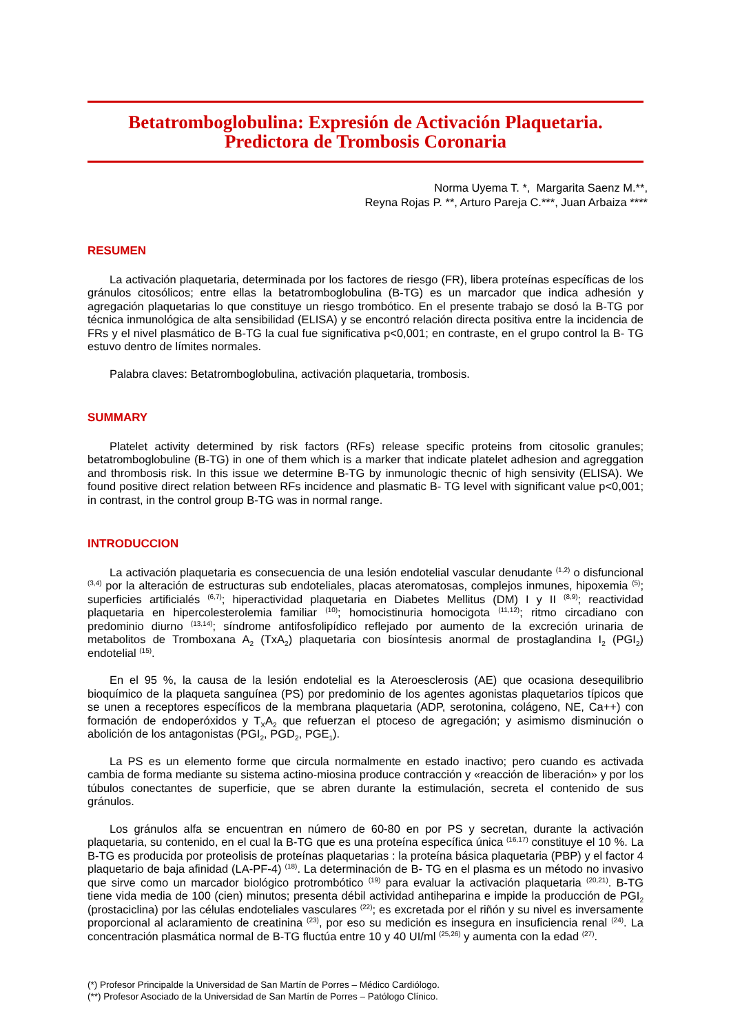Betatromboglobulina: Expresión de Activación Plaquetaria.
Predictora de Trombosis Coronaria
Norma Uyema T. *, Margarita Saenz M.**,
Reyna Rojas P. **, Arturo Pareja C.***, Juan Arbaiza ****
RESUMEN
La activación plaquetaria, determinada por los factores de riesgo (FR), libera proteínas específicas de los gránulos citosólicos; entre ellas la betatromboglobulina (B-TG) es un marcador que indica adhesión y agregación plaquetarias lo que constituye un riesgo trombótico. En el presente trabajo se dosó la B-TG por técnica inmunológica de alta sensibilidad (ELISA) y se encontró relación directa positiva entre la incidencia de FRs y el nivel plasmático de B-TG la cual fue significativa p<0,001; en contraste, en el grupo control la B- TG estuvo dentro de límites normales.
Palabra claves: Betatromboglobulina, activación plaquetaria, trombosis.
SUMMARY
Platelet activity determined by risk factors (RFs) release specific proteins from citosolic granules; betatromboglobuline (B-TG) in one of them which is a marker that indicate platelet adhesion and agreggation and thrombosis risk. In this issue we determine B-TG by inmunologic thecnic of high sensivity (ELISA). We found positive direct relation between RFs incidence and plasmatic B- TG level with significant value p<0,001; in contrast, in the control group B-TG was in normal range.
INTRODUCCION
La activación plaquetaria es consecuencia de una lesión endotelial vascular denudante <sup>(1,2)</sup> o disfuncional <sup>(3,4)</sup> por la alteración de estructuras sub endoteliales, placas ateromatosas, complejos inmunes, hipoxemia <sup>(5)</sup>; superficies artificialés <sup>(6,7)</sup>; hiperactividad plaquetaria en Diabetes Mellitus (DM) I y II <sup>(8,9)</sup>; reactividad plaquetaria en hipercolesterolemia familiar <sup>(10)</sup>; homocistinuria homocigota <sup>(11,12)</sup>; ritmo circadiano con predominio diurno <sup>(13,14)</sup>; síndrome antifosfolipídico reflejado por aumento de la excreción urinaria de metabolitos de Tromboxana A<sub>2</sub> (TxA<sub>2</sub>) plaquetaria con biosíntesis anormal de prostaglandina I<sub>2</sub> (PGI<sub>2</sub>) endotelial <sup>(15)</sup>.
En el 95 %, la causa de la lesión endotelial es la Ateroesclerosis (AE) que ocasiona desequilibrio bioquímico de la plaqueta sanguínea (PS) por predominio de los agentes agonistas plaquetarios típicos que se unen a receptores específicos de la membrana plaquetaria (ADP, serotonina, colágeno, NE, Ca++) con formación de endoperóxidos y T<sub>X</sub>A<sub>2</sub> que refuerzan el ptoceso de agregación; y asimismo disminución o abolición de los antagonistas (PGI<sub>2</sub>, PGD<sub>2</sub>, PGE<sub>1</sub>).
La PS es un elemento forme que circula normalmente en estado inactivo; pero cuando es activada cambia de forma mediante su sistema actino-miosina produce contracción y «reacción de liberación» y por los túbulos conectantes de superficie, que se abren durante la estimulación, secreta el contenido de sus gránulos.
Los gránulos alfa se encuentran en número de 60-80 en por PS y secretan, durante la activación plaquetaria, su contenido, en el cual la B-TG que es una proteína específica única <sup>(16,17)</sup> constituye el 10 %. La B-TG es producida por proteolisis de proteínas plaquetarias : la proteína básica plaquetaria (PBP) y el factor 4 plaquetario de baja afinidad (LA-PF-4) <sup>(18)</sup>. La determinación de B- TG en el plasma es un método no invasivo que sirve como un marcador biológico protrombótico <sup>(19)</sup> para evaluar la activación plaquetaria <sup>(20,21)</sup>. B-TG tiene vida media de 100 (cien) minutos; presenta débil actividad antiheparina e impide la producción de PGI<sub>2</sub> (prostaciclina) por las células endoteliales vasculares <sup>(22)</sup>; es excretada por el riñón y su nivel es inversamente proporcional al aclaramiento de creatinina <sup>(23)</sup>, por eso su medición es insegura en insuficiencia renal <sup>(24)</sup>. La concentración plasmática normal de B-TG fluctúa entre 10 y 40 UI/ml <sup>(25,26)</sup> y aumenta con la edad <sup>(27)</sup>.
(*) Profesor Principalde la Universidad de San Martín de Porres – Médico Cardiólogo.
(**) Profesor Asociado de la Universidad de San Martín de Porres – Patólogo Clínico.